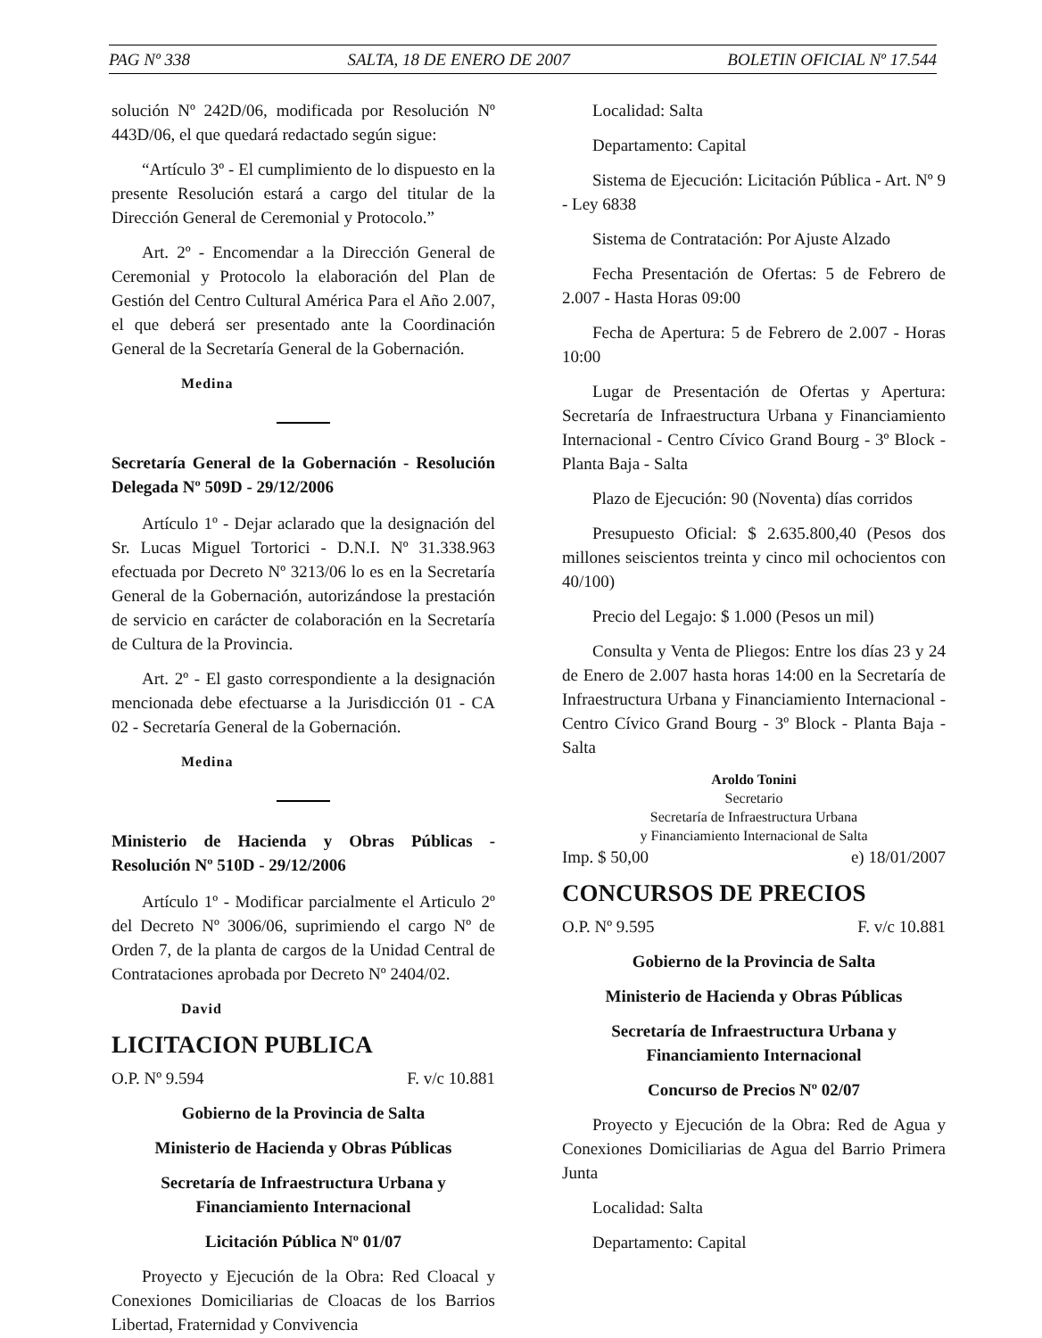PAG Nº 338 SALTA, 18 DE ENERO DE 2007 BOLETIN OFICIAL Nº 17.544
solución Nº 242D/06, modificada por Resolución Nº 443D/06, el que quedará redactado según sigue:
“Artículo 3º - El cumplimiento de lo dispuesto en la presente Resolución estará a cargo del titular de la Dirección General de Ceremonial y Protocolo.”
Art. 2º - Encomendar a la Dirección General de Ceremonial y Protocolo la elaboración del Plan de Gestión del Centro Cultural América Para el Año 2.007, el que deberá ser presentado ante la Coordinación General de la Secretaría General de la Gobernación.
Medina
Secretaría General de la Gobernación - Resolución Delegada Nº 509D - 29/12/2006
Artículo 1º - Dejar aclarado que la designación del Sr. Lucas Miguel Tortorici - D.N.I. Nº 31.338.963 efectuada por Decreto Nº 3213/06 lo es en la Secretaría General de la Gobernación, autorizándose la prestación de servicio en carácter de colaboración en la Secretaría de Cultura de la Provincia.
Art. 2º - El gasto correspondiente a la designación mencionada debe efectuarse a la Jurisdicción 01 - CA 02 - Secretaría General de la Gobernación.
Medina
Ministerio de Hacienda y Obras Públicas - Resolución Nº 510D - 29/12/2006
Artículo 1º - Modificar parcialmente el Articulo 2º del Decreto Nº 3006/06, suprimiendo el cargo Nº de Orden 7, de la planta de cargos de la Unidad Central de Contrataciones aprobada por Decreto Nº 2404/02.
David
LICITACION PUBLICA
O.P. Nº 9.594 F. v/c 10.881
Gobierno de la Provincia de Salta
Ministerio de Hacienda y Obras Públicas
Secretaría de Infraestructura Urbana y Financiamiento Internacional
Licitación Pública Nº 01/07
Proyecto y Ejecución de la Obra: Red Cloacal y Conexiones Domiciliarias de Cloacas de los Barrios Libertad, Fraternidad y Convivencia
Localidad: Salta
Departamento: Capital
Sistema de Ejecución: Licitación Pública - Art. Nº 9 - Ley 6838
Sistema de Contratación: Por Ajuste Alzado
Fecha Presentación de Ofertas: 5 de Febrero de 2.007 - Hasta Horas 09:00
Fecha de Apertura: 5 de Febrero de 2.007 - Horas 10:00
Lugar de Presentación de Ofertas y Apertura: Secretaría de Infraestructura Urbana y Financiamiento Internacional - Centro Cívico Grand Bourg - 3º Block - Planta Baja - Salta
Plazo de Ejecución: 90 (Noventa) días corridos
Presupuesto Oficial: $ 2.635.800,40 (Pesos dos millones seiscientos treinta y cinco mil ochocientos con 40/100)
Precio del Legajo: $ 1.000 (Pesos un mil)
Consulta y Venta de Pliegos: Entre los días 23 y 24 de Enero de 2.007 hasta horas 14:00 en la Secretaría de Infraestructura Urbana y Financiamiento Internacional - Centro Cívico Grand Bourg - 3º Block - Planta Baja - Salta
Aroldo Tonini
Secretario
Secretaría de Infraestructura Urbana
y Financiamiento Internacional de Salta
Imp. $ 50,00 e) 18/01/2007
CONCURSOS DE PRECIOS
O.P. Nº 9.595 F. v/c 10.881
Gobierno de la Provincia de Salta
Ministerio de Hacienda y Obras Públicas
Secretaría de Infraestructura Urbana y Financiamiento Internacional
Concurso de Precios Nº 02/07
Proyecto y Ejecución de la Obra: Red de Agua y Conexiones Domiciliarias de Agua del Barrio Primera Junta
Localidad: Salta
Departamento: Capital